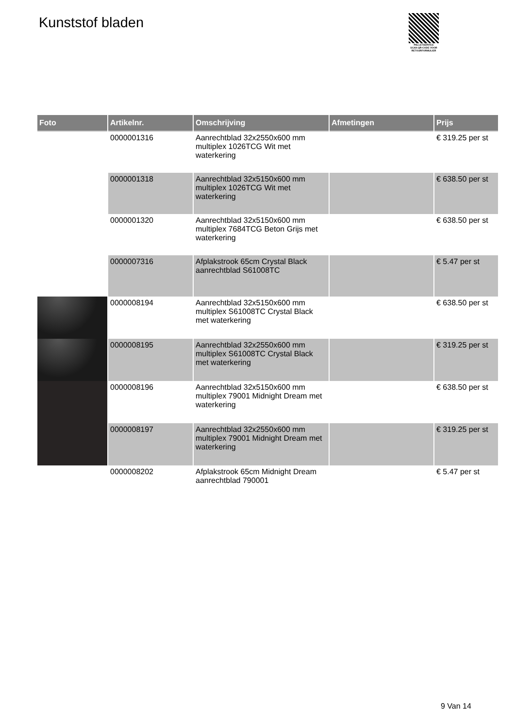Kunststof bladen
PALLETSERVICE
SCAN QR-CODE VOOR RETOURFORMULIER
| Foto | Artikelnr. | Omschrijving | Afmetingen | Prijs |
| --- | --- | --- | --- | --- |
| | 0000001316 | Aanrechtblad 32x2550x600 mm multiplex 1026TCG Wit met waterkering | | € 319.25 per st |
| | 0000001318 | Aanrechtblad 32x5150x600 mm multiplex 1026TCG Wit met waterkering | | € 638.50 per st |
| | 0000001320 | Aanrechtblad 32x5150x600 mm multiplex 7684TCG Beton Grijs met waterkering | | € 638.50 per st |
| | 0000007316 | Afplakstrook 65cm Crystal Black aanrechtblad S61008TC | | € 5.47 per st |
| | 0000008194 | Aanrechtblad 32x5150x600 mm multiplex S61008TC Crystal Black met waterkering | | € 638.50 per st |
| | 0000008195 | Aanrechtblad 32x2550x600 mm multiplex S61008TC Crystal Black met waterkering | | € 319.25 per st |
| | 0000008196 | Aanrechtblad 32x5150x600 mm multiplex 79001 Midnight Dream met waterkering | | € 638.50 per st |
| | 0000008197 | Aanrechtblad 32x2550x600 mm multiplex 79001 Midnight Dream met waterkering | | € 319.25 per st |
| | 0000008202 | Afplakstrook 65cm Midnight Dream aanrechtblad 790001 | | € 5.47 per st |
9 Van 14